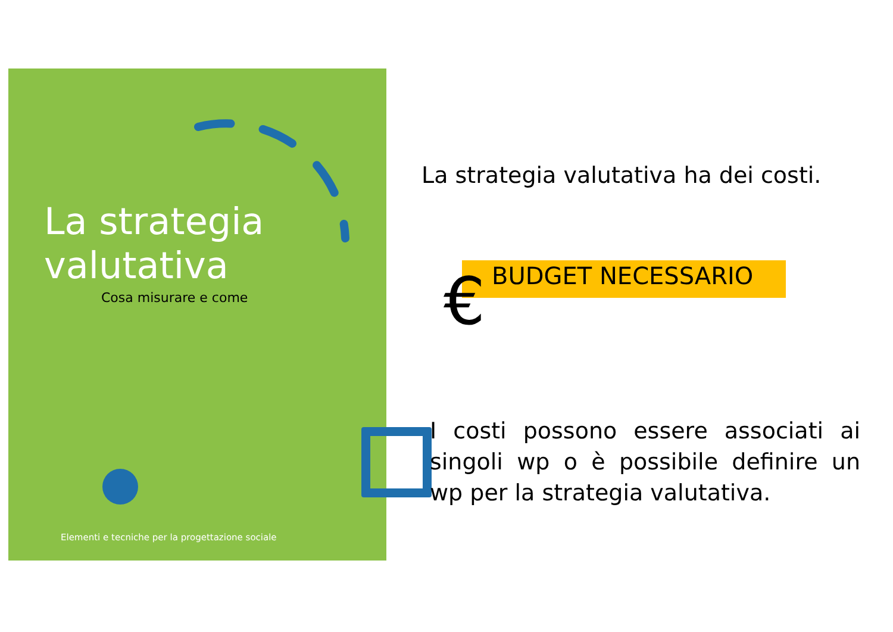La strategia
valutativa
Cosa misurare e come
Elementi e tecniche per la progettazione sociale
La strategia valutativa ha dei costi.
€ BUDGET NECESSARIO
I costi possono essere associati ai singoli wp o è possibile definire un wp per la strategia valutativa.